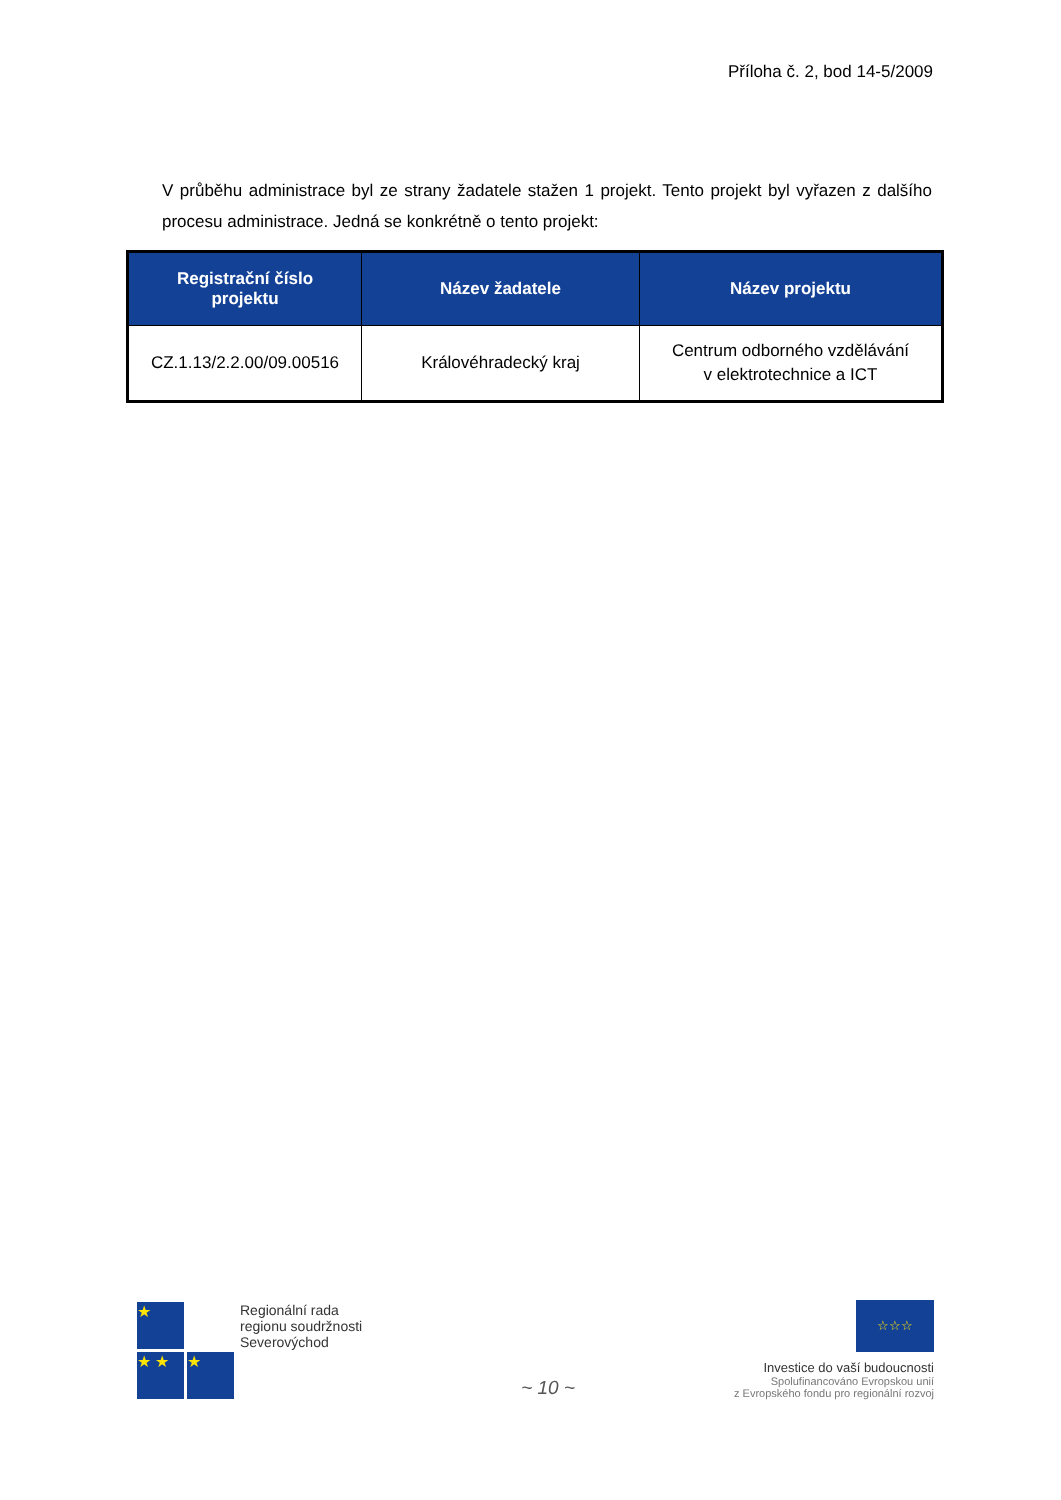Příloha č. 2, bod 14-5/2009
V průběhu administrace byl ze strany žadatele stažen 1 projekt. Tento projekt byl vyřazen z dalšího procesu administrace. Jedná se konkrétně o tento projekt:
| Registrační číslo projektu | Název žadatele | Název projektu |
| --- | --- | --- |
| CZ.1.13/2.2.00/09.00516 | Královéhradecký kraj | Centrum odborného vzdělávání v elektrotechnice a ICT |
★
★ ★ ★
Regionální rada
regionu soudržnosti
Severovýchod
~ 10 ~
☆☆☆
Investice do vaší budoucnosti
Spolufinancováno Evropskou unií
z Evropského fondu pro regionální rozvoj